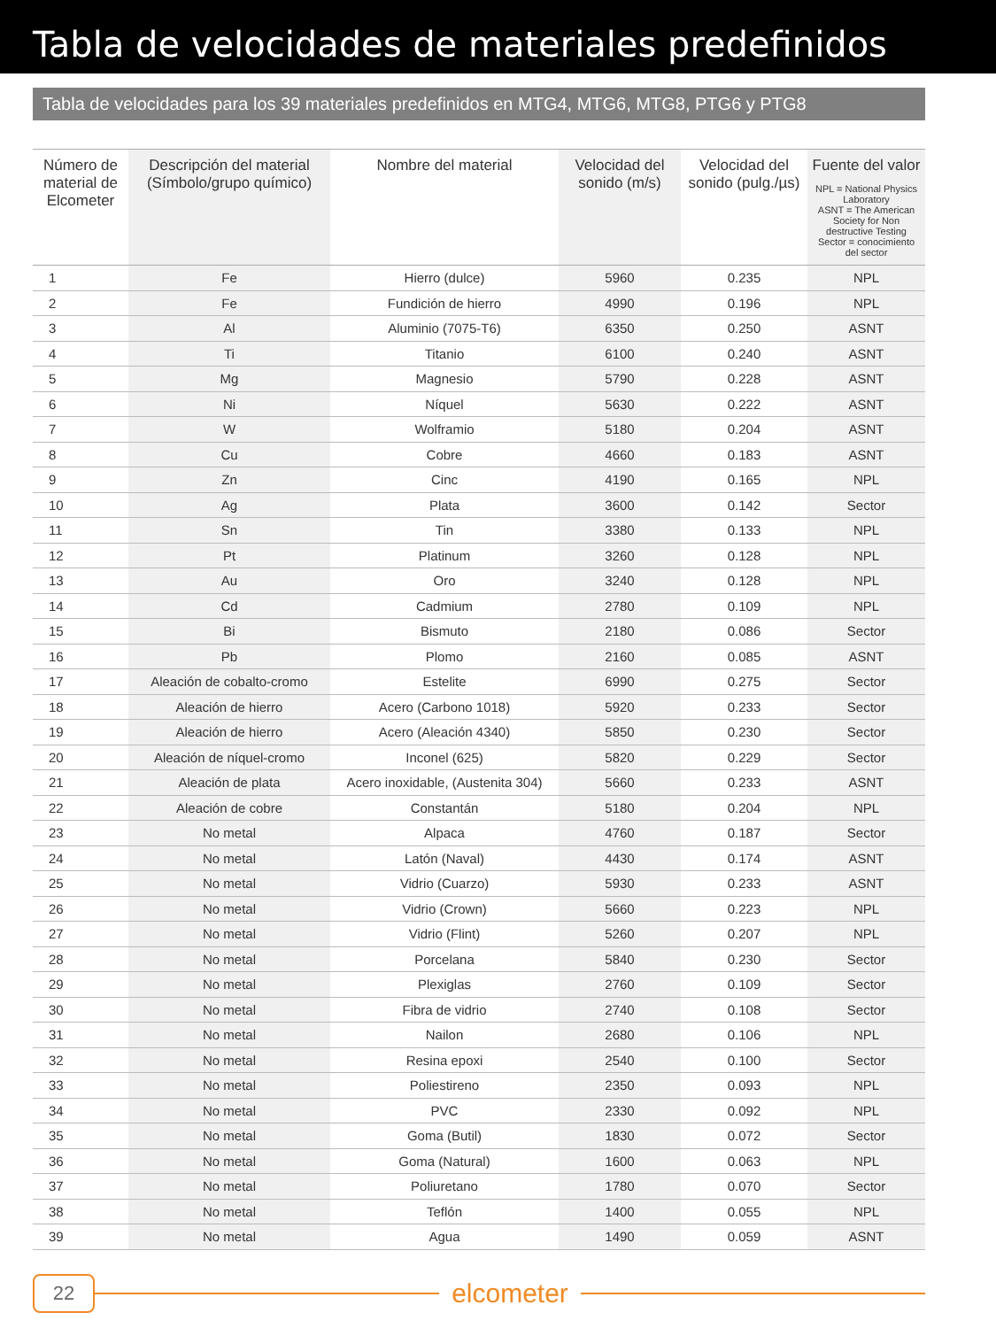Tabla de velocidades de materiales predefinidos
Tabla de velocidades para los 39 materiales predefinidos en MTG4, MTG6, MTG8, PTG6 y PTG8
| Número de material de Elcometer | Descripción del material (Símbolo/grupo químico) | Nombre del material | Velocidad del sonido (m/s) | Velocidad del sonido (pulg./µs) | Fuente del valor NPL = National Physics Laboratory ASNT = The American Society for Non destructive Testing Sector = conocimiento del sector |
| --- | --- | --- | --- | --- | --- |
| 1 | Fe | Hierro (dulce) | 5960 | 0.235 | NPL |
| 2 | Fe | Fundición de hierro | 4990 | 0.196 | NPL |
| 3 | Al | Aluminio (7075-T6) | 6350 | 0.250 | ASNT |
| 4 | Ti | Titanio | 6100 | 0.240 | ASNT |
| 5 | Mg | Magnesio | 5790 | 0.228 | ASNT |
| 6 | Ni | Níquel | 5630 | 0.222 | ASNT |
| 7 | W | Wolframio | 5180 | 0.204 | ASNT |
| 8 | Cu | Cobre | 4660 | 0.183 | ASNT |
| 9 | Zn | Cinc | 4190 | 0.165 | NPL |
| 10 | Ag | Plata | 3600 | 0.142 | Sector |
| 11 | Sn | Tin | 3380 | 0.133 | NPL |
| 12 | Pt | Platinum | 3260 | 0.128 | NPL |
| 13 | Au | Oro | 3240 | 0.128 | NPL |
| 14 | Cd | Cadmium | 2780 | 0.109 | NPL |
| 15 | Bi | Bismuto | 2180 | 0.086 | Sector |
| 16 | Pb | Plomo | 2160 | 0.085 | ASNT |
| 17 | Aleación de cobalto-cromo | Estelite | 6990 | 0.275 | Sector |
| 18 | Aleación de hierro | Acero (Carbono 1018) | 5920 | 0.233 | Sector |
| 19 | Aleación de hierro | Acero (Aleación 4340) | 5850 | 0.230 | Sector |
| 20 | Aleación de níquel-cromo | Inconel (625) | 5820 | 0.229 | Sector |
| 21 | Aleación de plata | Acero inoxidable, (Austenita 304) | 5660 | 0.233 | ASNT |
| 22 | Aleación de cobre | Constantán | 5180 | 0.204 | NPL |
| 23 | No metal | Alpaca | 4760 | 0.187 | Sector |
| 24 | No metal | Latón (Naval) | 4430 | 0.174 | ASNT |
| 25 | No metal | Vidrio (Cuarzo) | 5930 | 0.233 | ASNT |
| 26 | No metal | Vidrio (Crown) | 5660 | 0.223 | NPL |
| 27 | No metal | Vidrio (Flint) | 5260 | 0.207 | NPL |
| 28 | No metal | Porcelana | 5840 | 0.230 | Sector |
| 29 | No metal | Plexiglas | 2760 | 0.109 | Sector |
| 30 | No metal | Fibra de vidrio | 2740 | 0.108 | Sector |
| 31 | No metal | Nailon | 2680 | 0.106 | NPL |
| 32 | No metal | Resina epoxi | 2540 | 0.100 | Sector |
| 33 | No metal | Poliestireno | 2350 | 0.093 | NPL |
| 34 | No metal | PVC | 2330 | 0.092 | NPL |
| 35 | No metal | Goma (Butil) | 1830 | 0.072 | Sector |
| 36 | No metal | Goma (Natural) | 1600 | 0.063 | NPL |
| 37 | No metal | Poliuretano | 1780 | 0.070 | Sector |
| 38 | No metal | Teflón | 1400 | 0.055 | NPL |
| 39 | No metal | Agua | 1490 | 0.059 | ASNT |
22
elcometer